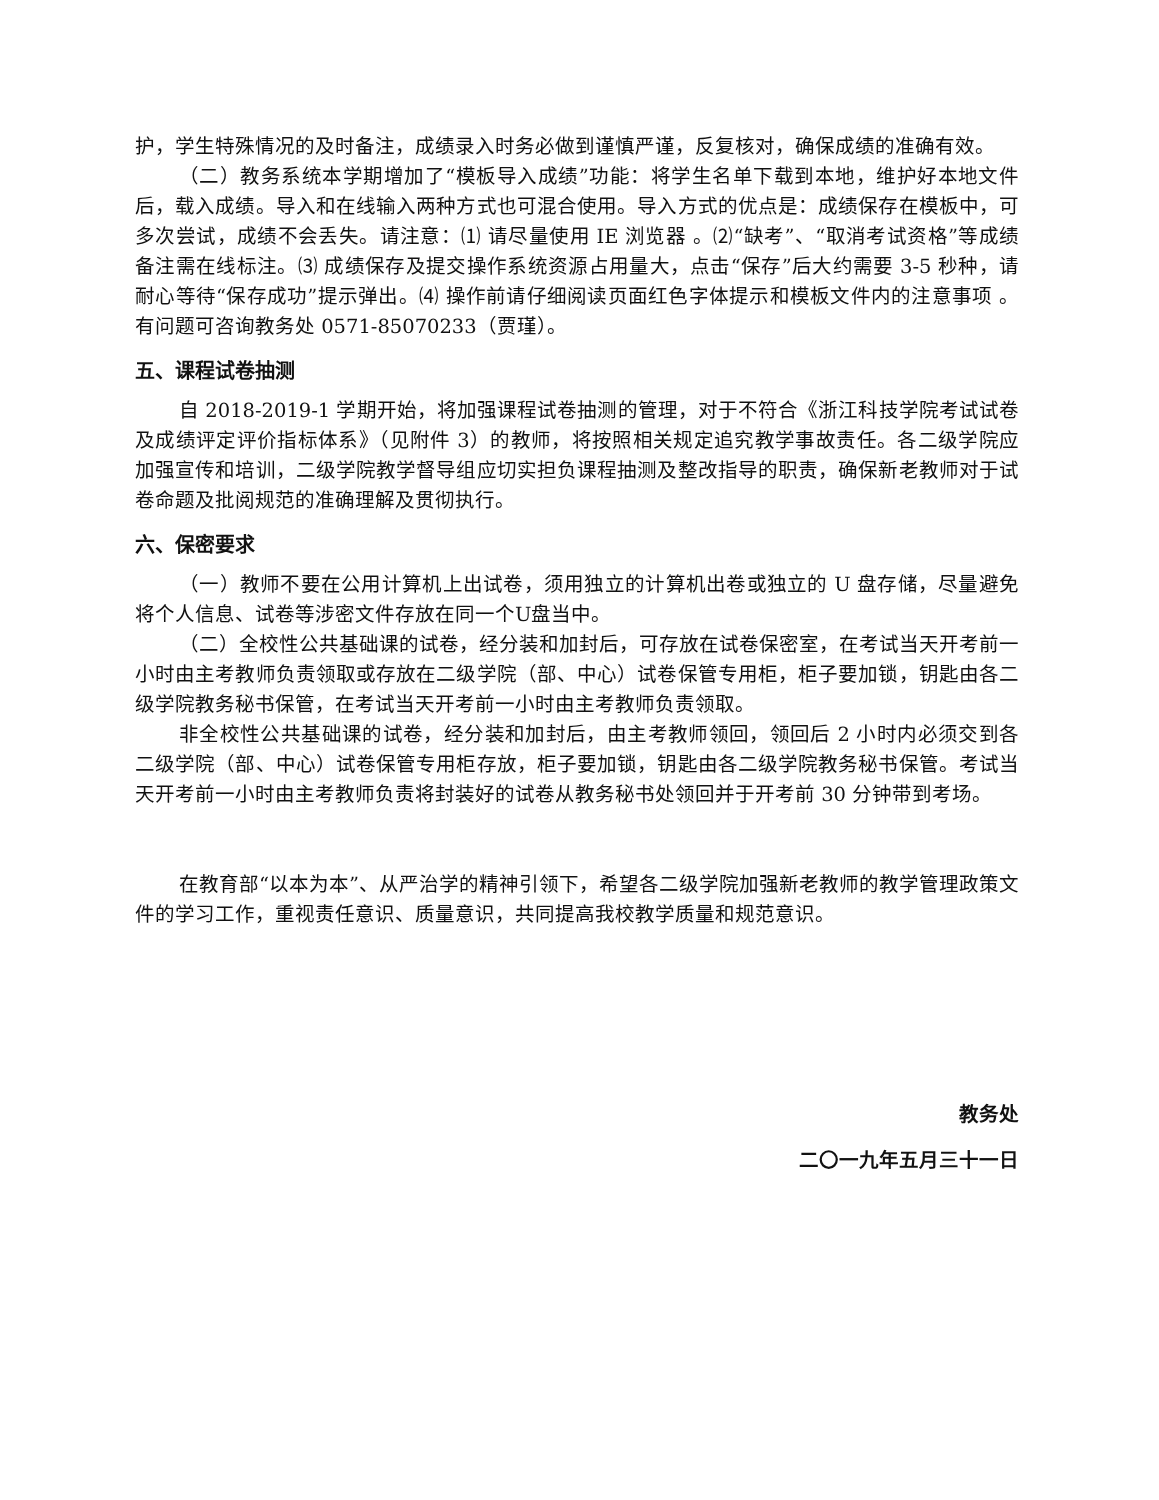护，学生特殊情况的及时备注，成绩录入时务必做到谨慎严谨，反复核对，确保成绩的准确有效。
（二）教务系统本学期增加了“模板导入成绩”功能：将学生名单下载到本地，维护好本地文件后，载入成绩。导入和在线输入两种方式也可混合使用。导入方式的优点是：成绩保存在模板中，可多次尝试，成绩不会丢失。请注意：⑴ 请尽量使用 IE 浏览器 。⑵“缺考”、“取消考试资格”等成绩备注需在线标注。⑶ 成绩保存及提交操作系统资源占用量大，点击“保存”后大约需要 3-5 秒种，请耐心等待“保存成功”提示弹出。⑷ 操作前请仔细阅读页面红色字体提示和模板文件内的注意事项 。有问题可咨询教务处 0571-85070233（贾瑾）。
五、课程试卷抽测
自 2018-2019-1 学期开始，将加强课程试卷抽测的管理，对于不符合《浙江科技学院考试试卷及成绩评定评价指标体系》（见附件 3）的教师，将按照相关规定追究教学事故责任。各二级学院应加强宣传和培训，二级学院教学督导组应切实担负课程抽测及整改指导的职责，确保新老教师对于试卷命题及批阅规范的准确理解及贯彻执行。
六、保密要求
（一）教师不要在公用计算机上出试卷，须用独立的计算机出卷或独立的 U 盘存储，尽量避免将个人信息、试卷等涉密文件存放在同一个U盘当中。
（二）全校性公共基础课的试卷，经分装和加封后，可存放在试卷保密室，在考试当天开考前一小时由主考教师负责领取或存放在二级学院（部、中心）试卷保管专用柜，柜子要加锁，钥匙由各二级学院教务秘书保管，在考试当天开考前一小时由主考教师负责领取。
非全校性公共基础课的试卷，经分装和加封后，由主考教师领回，领回后 2 小时内必须交到各二级学院（部、中心）试卷保管专用柜存放，柜子要加锁，钥匙由各二级学院教务秘书保管。考试当天开考前一小时由主考教师负责将封装好的试卷从教务秘书处领回并于开考前 30 分钟带到考场。
在教育部“以本为本”、从严治学的精神引领下，希望各二级学院加强新老教师的教学管理政策文件的学习工作，重视责任意识、质量意识，共同提高我校教学质量和规范意识。
教务处
二〇一九年五月三十一日